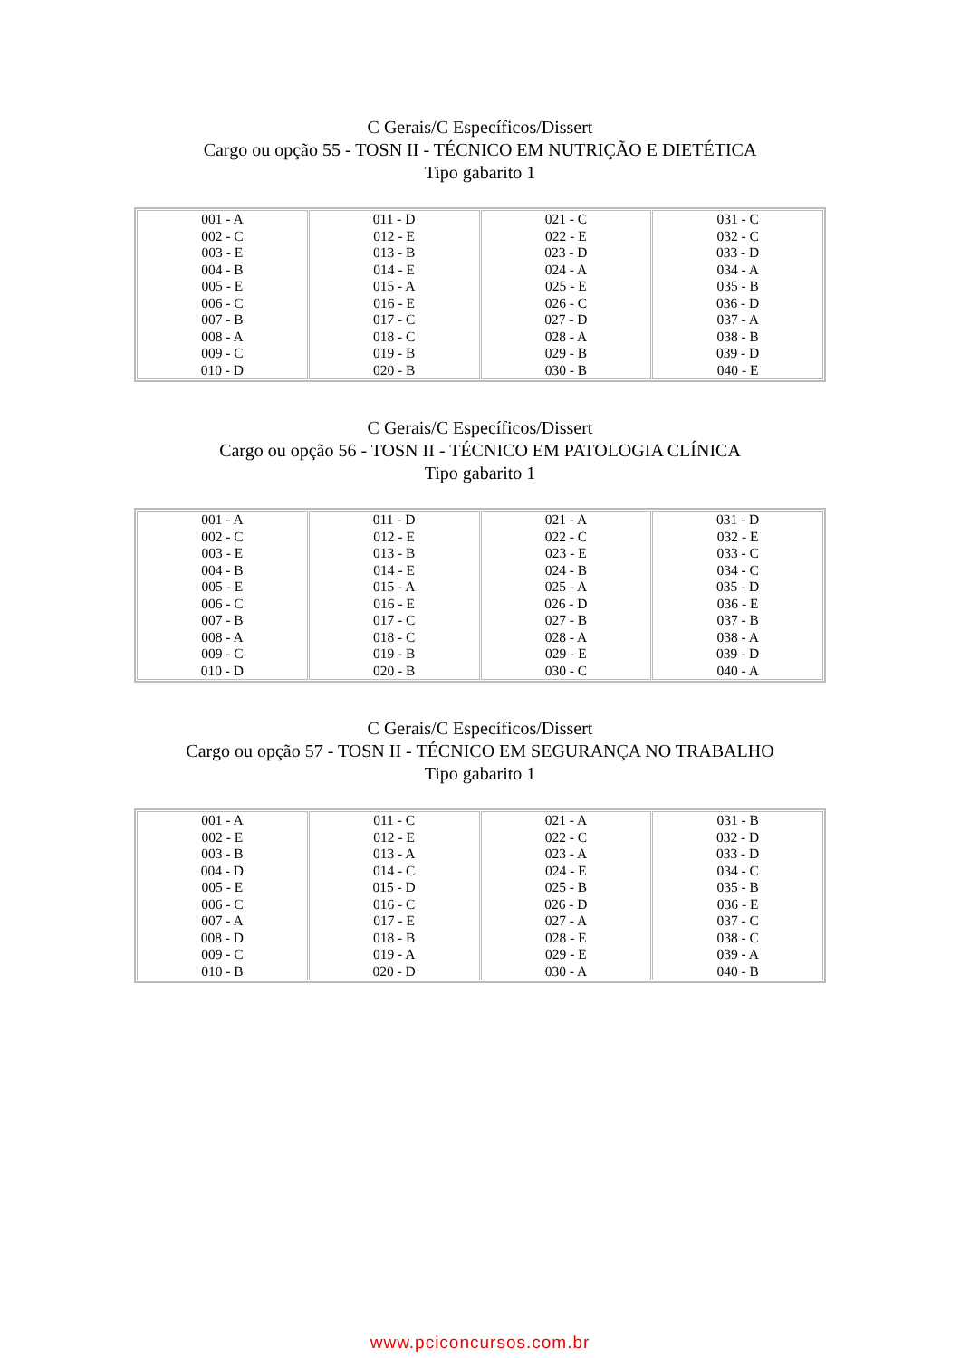C Gerais/C Específicos/Dissert
Cargo ou opção 55 - TOSN II - TÉCNICO EM NUTRIÇÃO E DIETÉTICA
Tipo gabarito 1
| 001 - A 002 - C 003 - E 004 - B 005 - E 006 - C 007 - B 008 - A 009 - C 010 - D | 011 - D 012 - E 013 - B 014 - E 015 - A 016 - E 017 - C 018 - C 019 - B 020 - B | 021 - C 022 - E 023 - D 024 - A 025 - E 026 - C 027 - D 028 - A 029 - B 030 - B | 031 - C 032 - C 033 - D 034 - A 035 - B 036 - D 037 - A 038 - B 039 - D 040 - E |
C Gerais/C Específicos/Dissert
Cargo ou opção 56 - TOSN II - TÉCNICO EM PATOLOGIA CLÍNICA
Tipo gabarito 1
| 001 - A 002 - C 003 - E 004 - B 005 - E 006 - C 007 - B 008 - A 009 - C 010 - D | 011 - D 012 - E 013 - B 014 - E 015 - A 016 - E 017 - C 018 - C 019 - B 020 - B | 021 - A 022 - C 023 - E 024 - B 025 - A 026 - D 027 - B 028 - A 029 - E 030 - C | 031 - D 032 - E 033 - C 034 - C 035 - D 036 - E 037 - B 038 - A 039 - D 040 - A |
C Gerais/C Específicos/Dissert
Cargo ou opção 57 - TOSN II - TÉCNICO EM SEGURANÇA NO TRABALHO
Tipo gabarito 1
| 001 - A 002 - E 003 - B 004 - D 005 - E 006 - C 007 - A 008 - D 009 - C 010 - B | 011 - C 012 - E 013 - A 014 - C 015 - D 016 - C 017 - E 018 - B 019 - A 020 - D | 021 - A 022 - C 023 - A 024 - E 025 - B 026 - D 027 - A 028 - E 029 - E 030 - A | 031 - B 032 - D 033 - D 034 - C 035 - B 036 - E 037 - C 038 - C 039 - A 040 - B |
www.pciconcursos.com.br